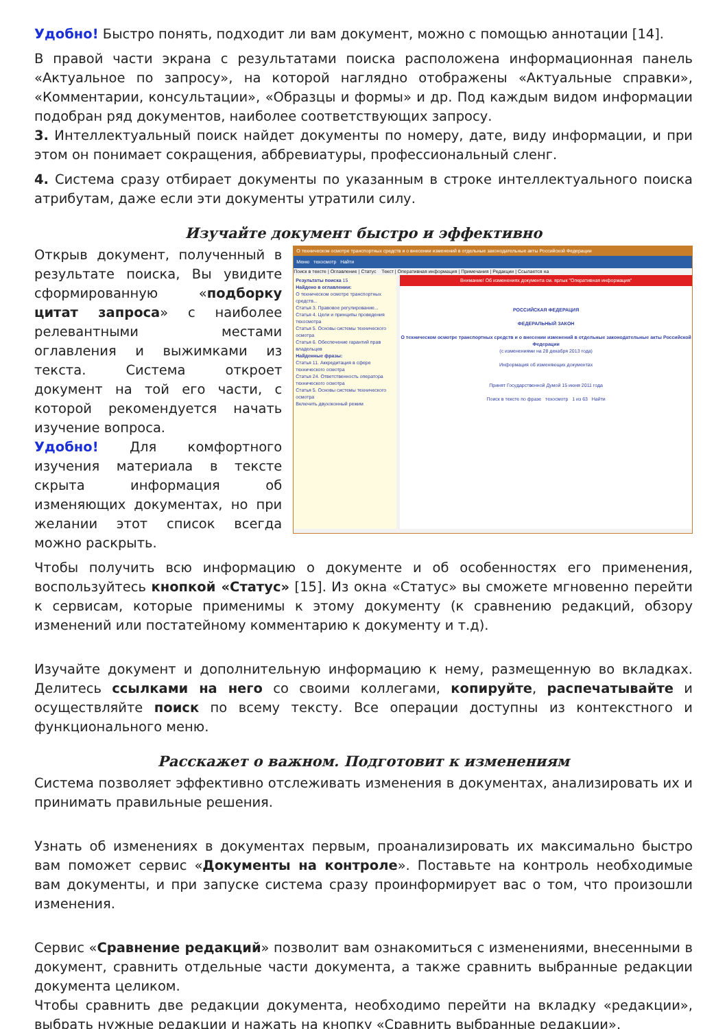Удобно! Быстро понять, подходит ли вам документ, можно с помощью аннотации [14].
В правой части экрана с результатами поиска расположена информационная панель «Актуальное по запросу», на которой наглядно отображены «Актуальные справки», «Комментарии, консультации», «Образцы и формы» и др. Под каждым видом информации подобран ряд документов, наиболее соответствующих запросу.
3. Интеллектуальный поиск найдет документы по номеру, дате, виду информации, и при этом он понимает сокращения, аббревиатуры, профессиональный сленг.
4. Система сразу отбирает документы по указанным в строке интеллектуального поиска атрибутам, даже если эти документы утратили силу.
Изучайте документ быстро и эффективно
Открыв документ, полученный в результате поиска, Вы увидите сформированную «подборку цитат запроса» с наиболее релевантными местами оглавления и выжимками из текста. Система откроет документ на той его части, с которой рекомендуется начать изучение вопроса.
Удобно! Для комфортного изучения материала в тексте скрыта информация об изменяющих документах, но при желании этот список всегда можно раскрыть.
О техническом осмотре транспортных средств и о внесении изменений в отдельные законодательные акты Российской Федерации
Меню техосмотр Найти
Поиск в тексте | Оглавление | Статус Текст | Оперативная информация | Примечания | Редакции | Ссылается на
Результаты поиска 15
Найдено в оглавлении:
О техническом осмотре транспортных средств...
Статья 3. Правовое регулирование...
Статья 4. Цели и принципы проведения техосмотра
Статья 5. Основы системы технического осмотра
Статья 6. Обеспечение гарантий прав владельцев
Найденные фразы:
Статья 11. Аккредитация в сфере технического осмотра
Статья 24. Ответственность оператора технического осмотра
Статья 5. Основы системы технического осмотра
Включить двухоконный режим
Внимание! Об изменениях документа см. ярлык "Оперативная информация"
РОССИЙСКАЯ ФЕДЕРАЦИЯ
ФЕДЕРАЛЬНЫЙ ЗАКОН
О техническом осмотре транспортных средств и о внесении изменений в отдельные законодательные акты Российской Федерации
(с изменениями на 28 декабря 2013 года)
Информация об изменяющих документах
Принят Государственной Думой 15 июня 2011 года
Поиск в тексте по фразе техосмотр 1 из 63 Найти
Чтобы получить всю информацию о документе и об особенностях его применения, воспользуйтесь кнопкой «Статус» [15]. Из окна «Статус» вы сможете мгновенно перейти к сервисам, которые применимы к этому документу (к сравнению редакций, обзору изменений или постатейному комментарию к документу и т.д).
Изучайте документ и дополнительную информацию к нему, размещенную во вкладках. Делитесь ссылками на него со своими коллегами, копируйте, распечатывайте и осуществляйте поиск по всему тексту. Все операции доступны из контекстного и функционального меню.
Расскажет о важном. Подготовит к изменениям
Система позволяет эффективно отслеживать изменения в документах, анализировать их и принимать правильные решения.
Узнать об изменениях в документах первым, проанализировать их максимально быстро вам поможет сервис «Документы на контроле». Поставьте на контроль необходимые вам документы, и при запуске система сразу проинформирует вас о том, что произошли изменения.
Сервис «Сравнение редакций» позволит вам ознакомиться с изменениями, внесенными в документ, сравнить отдельные части документа, а также сравнить выбранные редакции документа целиком.
Чтобы сравнить две редакции документа, необходимо перейти на вкладку «редакции», выбрать нужные редакции и нажать на кнопку «Сравнить выбранные редакции».